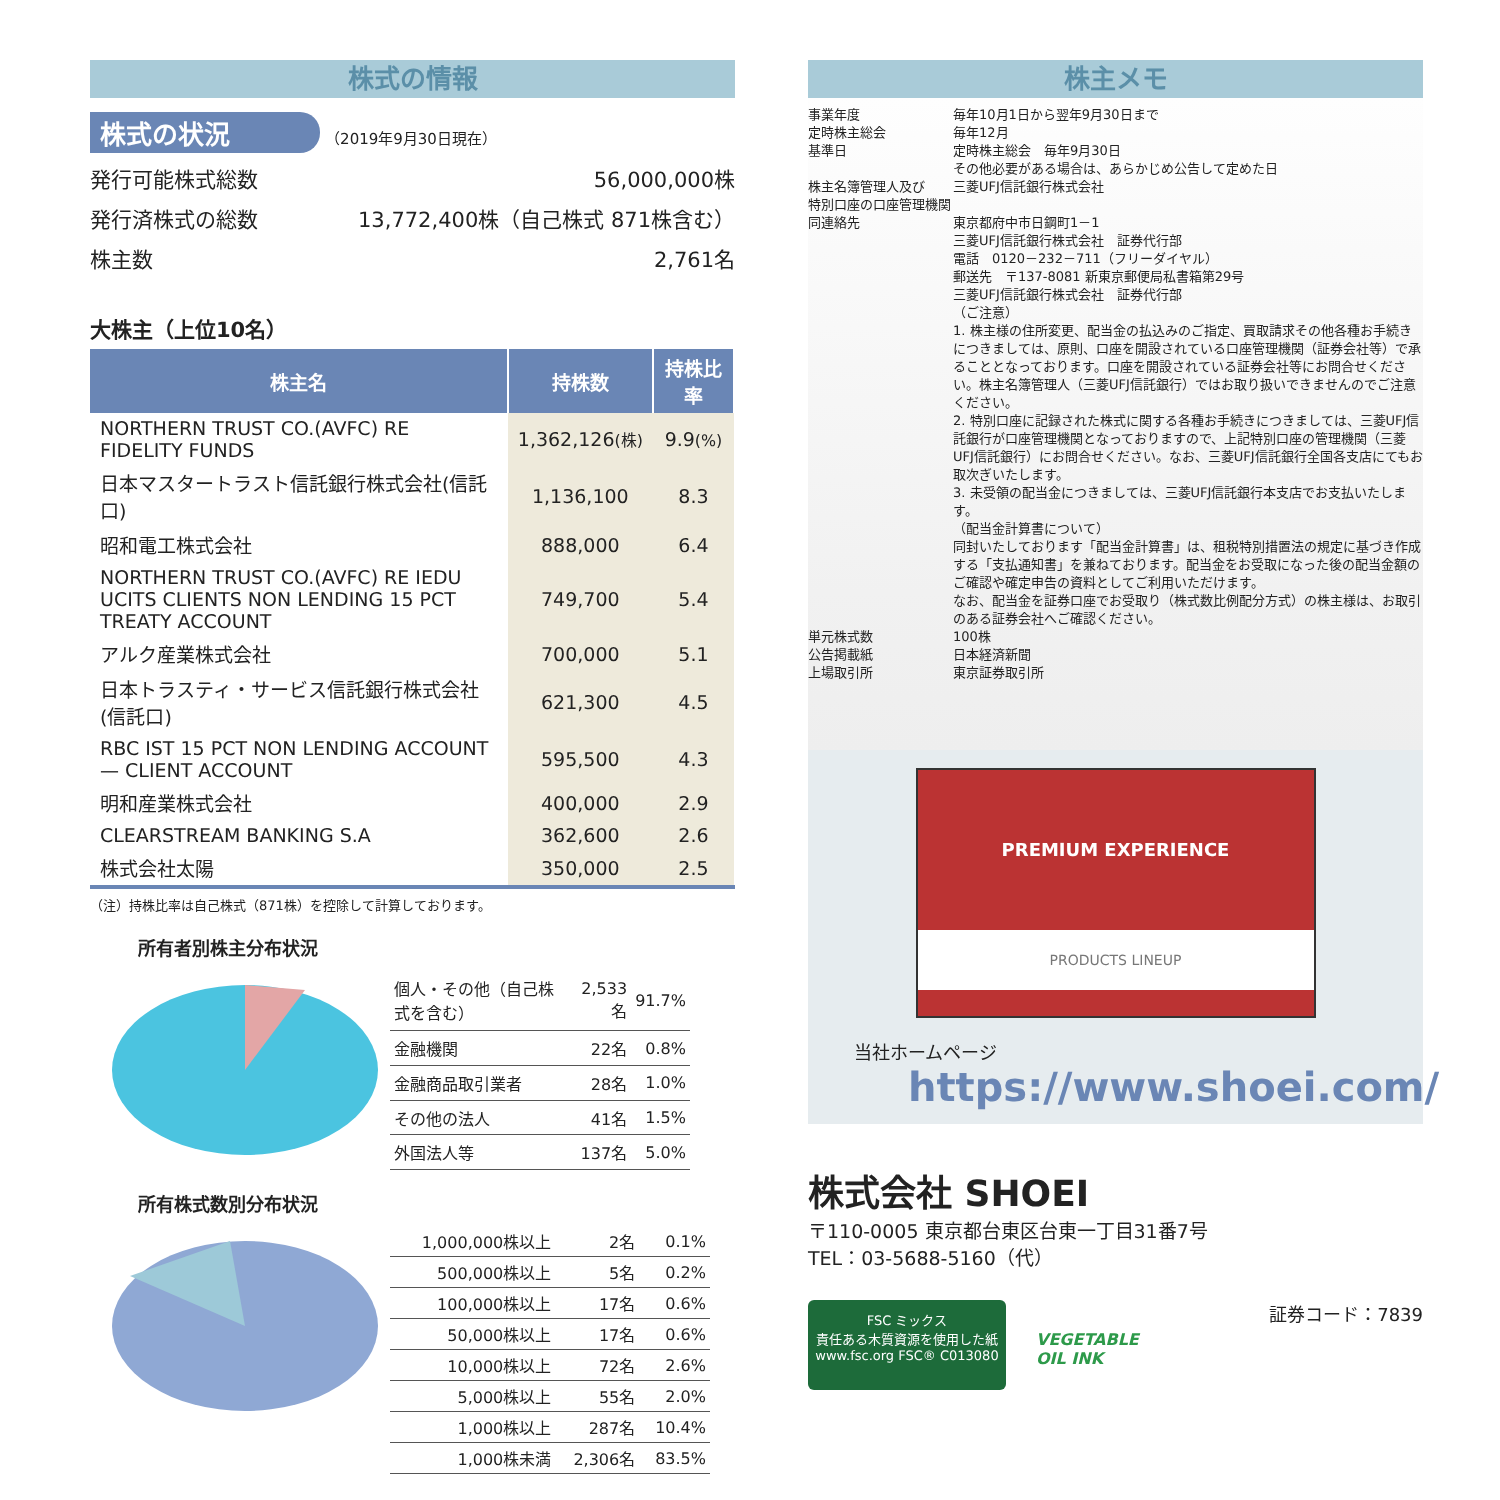株式の情報
株式の状況 （2019年9月30日現在）
発行可能株式総数 56,000,000株
発行済株式の総数 13,772,400株（自己株式 871株含む）
株主数 2,761名
大株主（上位10名）
| 株主名 | 持株数 | 持株比率 |
| --- | --- | --- |
| NORTHERN TRUST CO.(AVFC) RE FIDELITY FUNDS | 1,362,126 (株) | 9.9 (%) |
| 日本マスタートラスト信託銀行株式会社(信託口) | 1,136,100 | 8.3 |
| 昭和電工株式会社 | 888,000 | 6.4 |
| NORTHERN TRUST CO.(AVFC) RE IEDU UCITS CLIENTS NON LENDING 15 PCT TREATY ACCOUNT | 749,700 | 5.4 |
| アルク産業株式会社 | 700,000 | 5.1 |
| 日本トラスティ・サービス信託銀行株式会社(信託口) | 621,300 | 4.5 |
| RBC IST 15 PCT NON LENDING ACCOUNT — CLIENT ACCOUNT | 595,500 | 4.3 |
| 明和産業株式会社 | 400,000 | 2.9 |
| CLEARSTREAM BANKING S.A | 362,600 | 2.6 |
| 株式会社太陽 | 350,000 | 2.5 |
（注）持株比率は自己株式（871株）を控除して計算しております。
所有者別株主分布状況
| 個人・その他（自己株式を含む） | 2,533名 | 91.7% |
| 金融機関 | 22名 | 0.8% |
| 金融商品取引業者 | 28名 | 1.0% |
| その他の法人 | 41名 | 1.5% |
| 外国法人等 | 137名 | 5.0% |
所有株式数別分布状況
| 1,000,000株以上 | 2名 | 0.1% |
| 500,000株以上 | 5名 | 0.2% |
| 100,000株以上 | 17名 | 0.6% |
| 50,000株以上 | 17名 | 0.6% |
| 10,000株以上 | 72名 | 2.6% |
| 5,000株以上 | 55名 | 2.0% |
| 1,000株以上 | 287名 | 10.4% |
| 1,000株未満 | 2,306名 | 83.5% |
株主メモ
事業年度
定時株主総会
基準日
株主名簿管理人及び
特別口座の口座管理機関
同連絡先
毎年10月1日から翌年9月30日まで
毎年12月
定時株主総会　毎年9月30日
その他必要がある場合は、あらかじめ公告して定めた日
三菱UFJ信託銀行株式会社
東京都府中市日鋼町1－1
三菱UFJ信託銀行株式会社　証券代行部
電話　0120－232－711（フリーダイヤル）
郵送先　〒137-8081 新東京郵便局私書箱第29号
三菱UFJ信託銀行株式会社　証券代行部
（ご注意）
1. 株主様の住所変更、配当金の払込みのご指定、買取請求その他各種お手続きにつきましては、原則、口座を開設されている口座管理機関（証券会社等）で承ることとなっております。口座を開設されている証券会社等にお問合せください。株主名簿管理人（三菱UFJ信託銀行）ではお取り扱いできませんのでご注意ください。
2. 特別口座に記録された株式に関する各種お手続きにつきましては、三菱UFJ信託銀行が口座管理機関となっておりますので、上記特別口座の管理機関（三菱UFJ信託銀行）にお問合せください。なお、三菱UFJ信託銀行全国各支店にてもお取次ぎいたします。
3. 未受領の配当金につきましては、三菱UFJ信託銀行本支店でお支払いたします。
（配当金計算書について）
同封いたしております「配当金計算書」は、租税特別措置法の規定に基づき作成する「支払通知書」を兼ねております。配当金をお受取になった後の配当金額のご確認や確定申告の資料としてご利用いただけます。
なお、配当金を証券口座でお受取り（株式数比例配分方式）の株主様は、お取引のある証券会社へご確認ください。
単元株式数
公告掲載紙
上場取引所
100株
日本経済新聞
東京証券取引所
PREMIUM EXPERIENCE
PRODUCTS LINEUP
当社ホームページ
https://www.shoei.com/
株式会社 SHOEI
〒110-0005 東京都台東区台東一丁目31番7号
TEL：03-5688-5160（代）
FSC ミックス
責任ある木質資源を使用した紙
www.fsc.org FSC® C013080
VEGETABLE
OIL INK
証券コード：7839